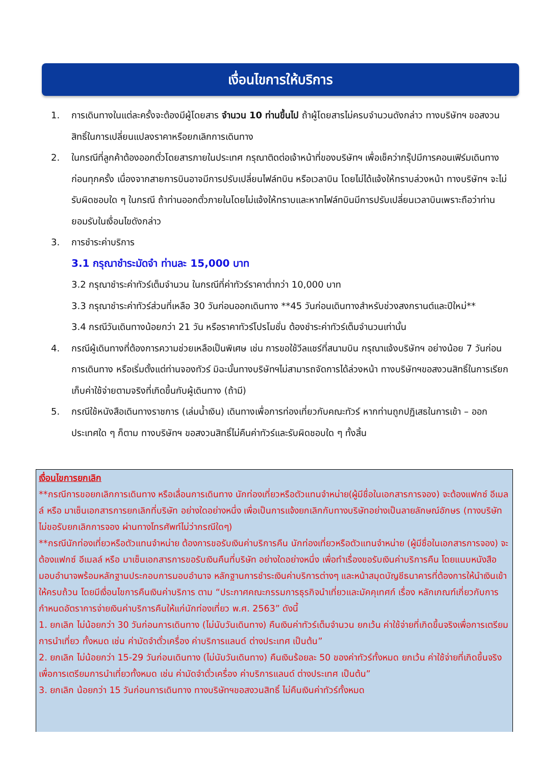เงื่อนไขการให้บริการ
1. การเดินทางในแต่ละครั้งจะต้องมีผู้โดยสาร จำนวน 10 ท่านขึ้นไป ถ้าผู้โดยสารไม่ครบจำนวนดังกล่าว ทางบริษัทฯ ขอสงวนสิทธิ์ในการเปลี่ยนแปลงราคาหรือยกเลิกการเดินทาง
2. ในกรณีที่ลูกค้าต้องออกตั๋วโดยสารภายในประเทศ กรุณาติดต่อเจ้าหน้าที่ของบริษัทฯ เพื่อเช็คว่ากรุ๊ปมีการคอนเฟิร์มเดินทางก่อนทุกครั้ง เนื่องจากสายการบินอาจมีการปรับเปลี่ยนไฟล์ทบิน หรือเวลาบิน โดยไม่ได้แจ้งให้ทราบล่วงหน้า ทางบริษัทฯ จะไม่รับผิดชอบใด ๆ ในกรณี ถ้าท่านออกตั๋วภายในโดยไม่แจ้งให้ทราบและหากไฟล์ทบินมีการปรับเปลี่ยนเวลาบินเพราะถือว่าท่านยอมรับในเงื่อนไขดังกล่าว
3. การชำระค่าบริการ
3.1 กรุณาชำระมัดจำ ท่านละ 15,000 บาท
3.2 กรุณาชำระค่าทัวร์เต็มจำนวน ในกรณีที่ค่าทัวร์ราคาต่ำกว่า 10,000 บาท
3.3 กรุณาชำระค่าทัวร์ส่วนที่เหลือ 30 วันก่อนออกเดินทาง **45 วันก่อนเดินทางสำหรับช่วงสงกรานต์และปีใหม่**
3.4 กรณีวันเดินทางน้อยกว่า 21 วัน หรือราคาทัวร์โปรโมชั่น ต้องชำระค่าทัวร์เต็มจำนวนเท่านั้น
4. กรณีผู้เดินทางที่ต้องการความช่วยเหลือเป็นพิเศษ เช่น การขอใช้วีลแชร์ที่สนามบิน กรุณาแจ้งบริษัทฯ อย่างน้อย 7 วันก่อนการเดินทาง หรือเริ่มตั้งแต่ท่านจองทัวร์ มิฉะนั้นทางบริษัทฯไม่สามารถจัดการได้ล่วงหน้า ทางบริษัทฯขอสงวนสิทธิ์ในการเรียกเก็บค่าใช้จ่ายตามจริงที่เกิดขึ้นกับผู้เดินทาง (ถ้ามี)
5. กรณีใช้หนังสือเดินทางราชการ (เล่มน้ำเงิน) เดินทางเพื่อการท่องเที่ยวกับคณะทัวร์ หากท่านถูกปฏิเสธในการเข้า – ออกประเทศใด ๆ ก็ตาม ทางบริษัทฯ ขอสงวนสิทธิ์ไม่คืนค่าทัวร์และรับผิดชอบใด ๆ ทั้งสิ้น
เงื่อนไขการยกเลิก
**กรณีการขอยกเลิกการเดินทาง หรือเลื่อนการเดินทาง นักท่องเที่ยวหรือตัวแทนจำหน่าย(ผู้มีชื่อในเอกสารการจอง) จะต้องแฟกซ์ อีเมลล์ หรือ มาเซ็นเอกสารการยกเลิกที่บริษัท อย่างใดอย่างหนึ่ง เพื่อเป็นการแจ้งยกเลิกกับทางบริษัทอย่างเป็นลายลักษณ์อักษร (ทางบริษัทไม่ขอรับยกเลิกการจอง ผ่านทางโทรศัพท์ไม่ว่ากรณีใดๆ)
**กรณีนักท่องเที่ยวหรือตัวแทนจำหน่าย ต้องการขอรับเงินค่าบริการคืน นักท่องเที่ยวหรือตัวแทนจำหน่าย (ผู้มีชื่อในเอกสารการจอง) จะต้องแฟกซ์ อีเมลล์ หรือ มาเซ็นเอกสารการขอรับเงินคืนที่บริษัท อย่างใดอย่างหนึ่ง เพื่อทำเรื่องขอรับเงินค่าบริการคืน โดยแนบหนังสือมอบอำนาจพร้อมหลักฐานประกอบการมอบอำนาจ หลักฐานการชำระเงินค่าบริการต่างๆ และหน้าสมุดบัญชีธนาคารที่ต้องการให้นำเงินเข้าให้ครบถ้วน โดยมีเงื่อนไขการคืนเงินค่าบริการ ตาม “ประกาศคณะกรรมการธุรกิจนำเที่ยวและมัคคุเทศก์ เรื่อง หลักเกณฑ์เกี่ยวกับการกำหนดอัตราการจ่ายเงินค่าบริการคืนให้แก่นักท่องเที่ยว พ.ศ. 2563” ดังนี้
1. ยกเลิก ไม่น้อยกว่า 30 วันก่อนการเดินทาง (ไม่นับวันเดินทาง) คืนเงินค่าทัวร์เต็มจำนวน ยกเว้น ค่าใช้จ่ายที่เกิดขึ้นจริงเพื่อการเตรียมการนำเที่ยว ทั้งหมด เช่น ค่ามัดจำตั๋วเครื่อง ค่าบริการแลนด์ ต่างประเทศ เป็นต้น”
2. ยกเลิก ไม่น้อยกว่า 15-29 วันก่อนเดินทาง (ไม่นับวันเดินทาง) คืนเงินร้อยละ 50 ของค่าทัวร์ทั้งหมด ยกเว้น ค่าใช้จ่ายที่เกิดขึ้นจริงเพื่อการเตรียมการนำเที่ยวทั้งหมด เช่น ค่ามัดจำตั๋วเครื่อง ค่าบริการแลนด์ ต่างประเทศ เป็นต้น”
3. ยกเลิก น้อยกว่า 15 วันก่อนการเดินทาง ทางบริษัทฯขอสงวนสิทธิ์ ไม่คืนเงินค่าทัวร์ทั้งหมด